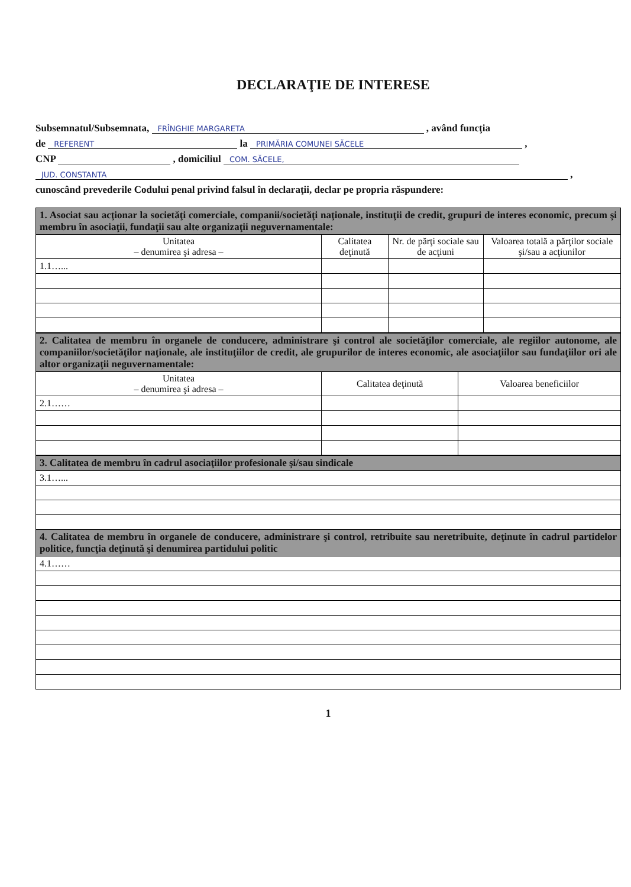DECLARAŢIE DE INTERESE
Subsemnatul/Subsemnata, FRÎNGHIE MARGARETA , având funcţia
de REFERENT la PRIMĂRIA COMUNEI SĂCELE ,
CNP , domiciliul COM. SĂCELE,
JUD. CONSTANTA ,
cunoscând prevederile Codului penal privind falsul în declaraţii, declar pe propria răspundere:
| 1. Asociat sau acţionar la societăţi comerciale, companii/societăţi naţionale, instituţii de credit, grupuri de interes economic, precum şi membru în asociaţii, fundaţii sau alte organizaţii neguvernamentale: | | | |
| Unitatea – denumirea şi adresa – | Calitatea deţinută | Nr. de părţi sociale sau de acţiuni | Valoarea totală a părţilor sociale şi/sau a acţiunilor |
| 1.1…... | | | |
| 2. Calitatea de membru în organele de conducere, administrare şi control ale societăţilor comerciale, ale regiilor autonome, ale companiilor/societăţilor naţionale, ale instituţiilor de credit, ale grupurilor de interes economic, ale asociaţiilor sau fundaţiilor ori ale altor organizaţii neguvernamentale: | | |
| Unitatea – denumirea şi adresa – | Calitatea deţinută | Valoarea beneficiilor |
| 2.1…… | | |
| 3. Calitatea de membru în cadrul asociaţiilor profesionale şi/sau sindicale |
| 3.1…... |
| 4. Calitatea de membru în organele de conducere, administrare şi control, retribuite sau neretribuite, deţinute în cadrul partidelor politice, funcţia deţinută şi denumirea partidului politic |
| 4.1…… |
1